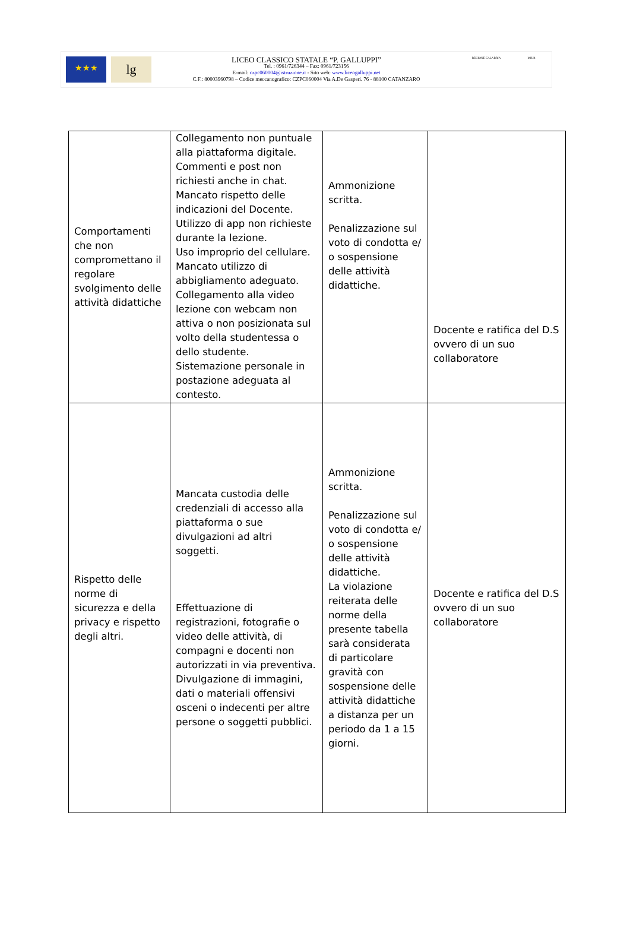★★★
lg
LICEO CLASSICO STATALE “P. GALLUPPI”
Tel. : 0961/726344 – Fax: 0961/723156
E-mail: czpc060004@istruzione.it - Sito web: www.liceogalluppi.net
C.F.: 80003960798 – Codice meccanografico: CZPC060004 Via A.De Gasperi. 76 - 88100 CATANZARO
REGIONE CALABRIA MIUR
| Comportamenti che non compromettano il regolare svolgimento delle attività didattiche | Collegamento non puntuale alla piattaforma digitale. Commenti e post non richiesti anche in chat. Mancato rispetto delle indicazioni del Docente. Utilizzo di app non richieste durante la lezione. Uso improprio del cellulare. Mancato utilizzo di abbigliamento adeguato. Collegamento alla video lezione con webcam non attiva o non posizionata sul volto della studentessa o dello studente. Sistemazione personale in postazione adeguata al contesto. | Ammonizione scritta. Penalizzazione sul voto di condotta e/ o sospensione delle attività didattiche. | Docente e ratifica del D.S ovvero di un suo collaboratore |
| Rispetto delle norme di sicurezza e della privacy e rispetto degli altri. | Mancata custodia delle credenziali di accesso alla piattaforma o sue divulgazioni ad altri soggetti. Effettuazione di registrazioni, fotografie o video delle attività, di compagni e docenti non autorizzati in via preventiva. Divulgazione di immagini, dati o materiali offensivi osceni o indecenti per altre persone o soggetti pubblici. | Ammonizione scritta. Penalizzazione sul voto di condotta e/ o sospensione delle attività didattiche. La violazione reiterata delle norme della presente tabella sarà considerata di particolare gravità con sospensione delle attività didattiche a distanza per un periodo da 1 a 15 giorni. | Docente e ratifica del D.S ovvero di un suo collaboratore |